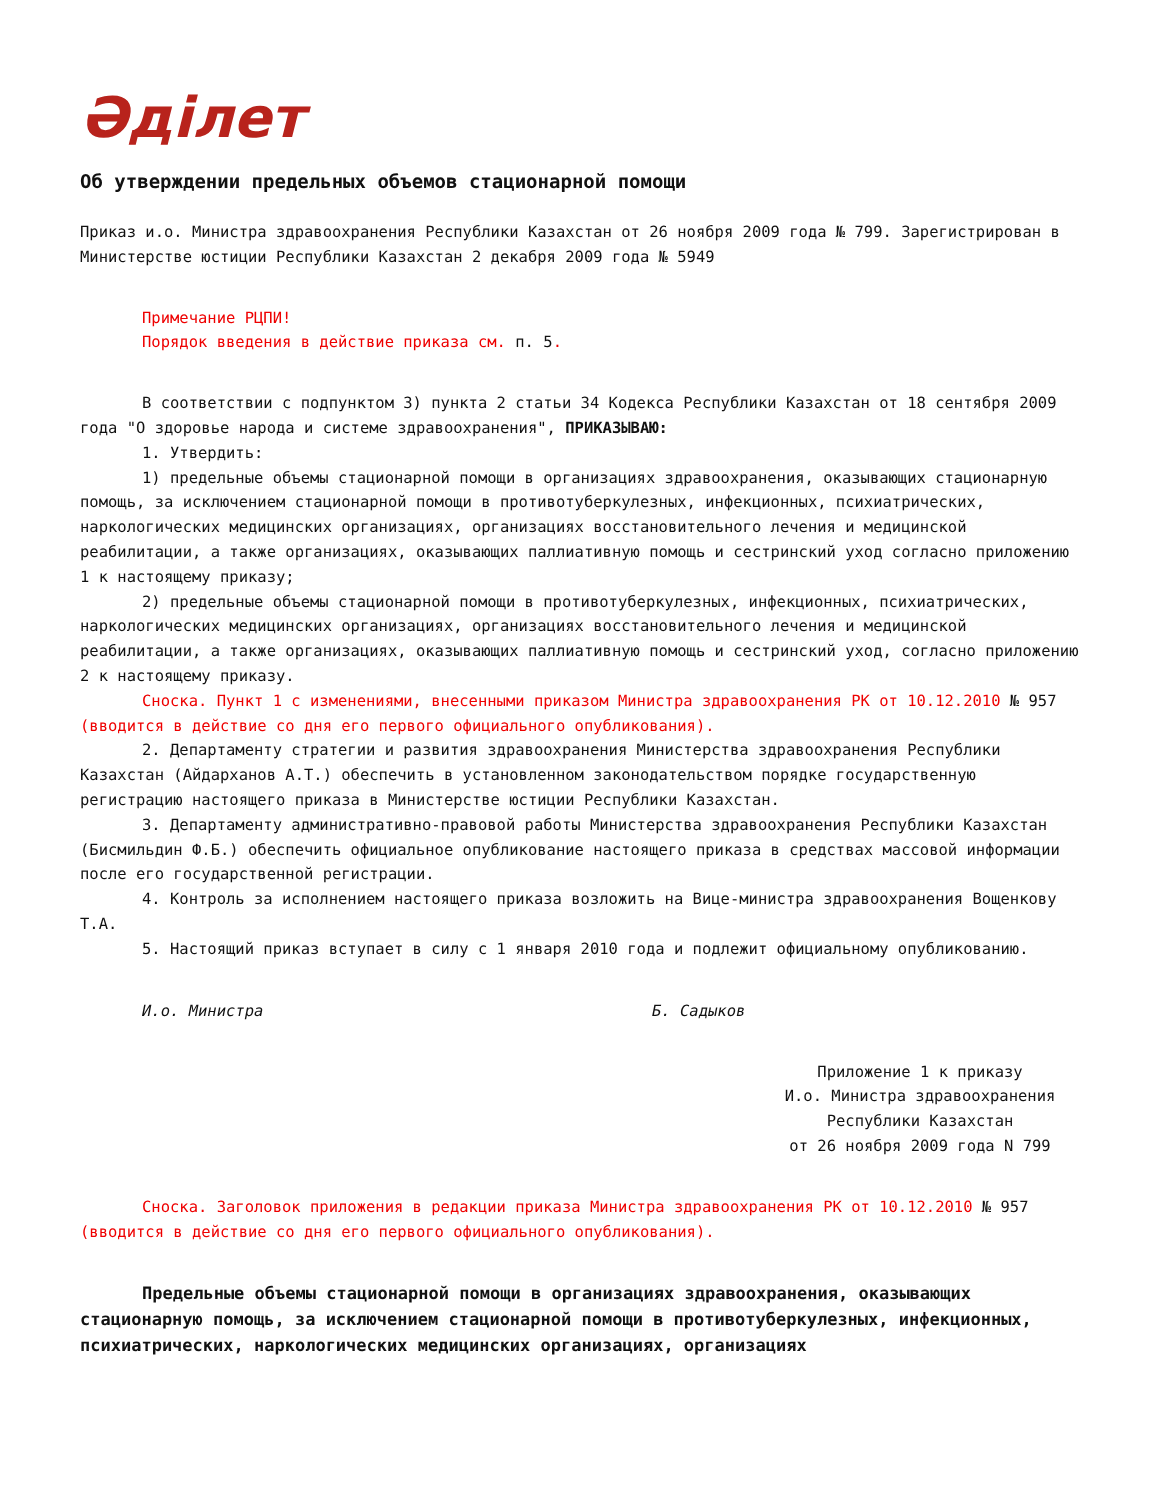Әділет
Об утверждении предельных объемов стационарной помощи
Приказ и.о. Министра здравоохранения Республики Казахстан от 26 ноября 2009 года № 799. Зарегистрирован в Министерстве юстиции Республики Казахстан 2 декабря 2009 года № 5949
Примечание РЦПИ!
Порядок введения в действие приказа см. п. 5.
В соответствии с подпунктом 3) пункта 2 статьи 34 Кодекса Республики Казахстан от 18 сентября 2009 года "О здоровье народа и системе здравоохранения", ПРИКАЗЫВАЮ:
1. Утвердить:
1) предельные объемы стационарной помощи в организациях здравоохранения, оказывающих стационарную помощь, за исключением стационарной помощи в противотуберкулезных, инфекционных, психиатрических, наркологических медицинских организациях, организациях восстановительного лечения и медицинской реабилитации, а также организациях, оказывающих паллиативную помощь и сестринский уход согласно приложению 1 к настоящему приказу;
2) предельные объемы стационарной помощи в противотуберкулезных, инфекционных, психиатрических, наркологических медицинских организациях, организациях восстановительного лечения и медицинской реабилитации, а также организациях, оказывающих паллиативную помощь и сестринский уход, согласно приложению 2 к настоящему приказу.
Сноска. Пункт 1 с изменениями, внесенными приказом Министра здравоохранения РК от 10.12.2010 № 957 (вводится в действие со дня его первого официального опубликования).
2. Департаменту стратегии и развития здравоохранения Министерства здравоохранения Республики Казахстан (Айдарханов А.Т.) обеспечить в установленном законодательством порядке государственную регистрацию настоящего приказа в Министерстве юстиции Республики Казахстан.
3. Департаменту административно-правовой работы Министерства здравоохранения Республики Казахстан (Бисмильдин Ф.Б.) обеспечить официальное опубликование настоящего приказа в средствах массовой информации после его государственной регистрации.
4. Контроль за исполнением настоящего приказа возложить на Вице-министра здравоохранения Вощенкову Т.А.
5. Настоящий приказ вступает в силу с 1 января 2010 года и подлежит официальному опубликованию.
И.о. Министра Б. Садыков
Приложение 1 к приказу
И.о. Министра здравоохранения
Республики Казахстан
от 26 ноября 2009 года N 799
Сноска. Заголовок приложения в редакции приказа Министра здравоохранения РК от 10.12.2010 № 957 (вводится в действие со дня его первого официального опубликования).
Предельные объемы стационарной помощи в организациях здравоохранения, оказывающих стационарную помощь, за исключением стационарной помощи в противотуберкулезных, инфекционных, психиатрических, наркологических медицинских организациях, организациях